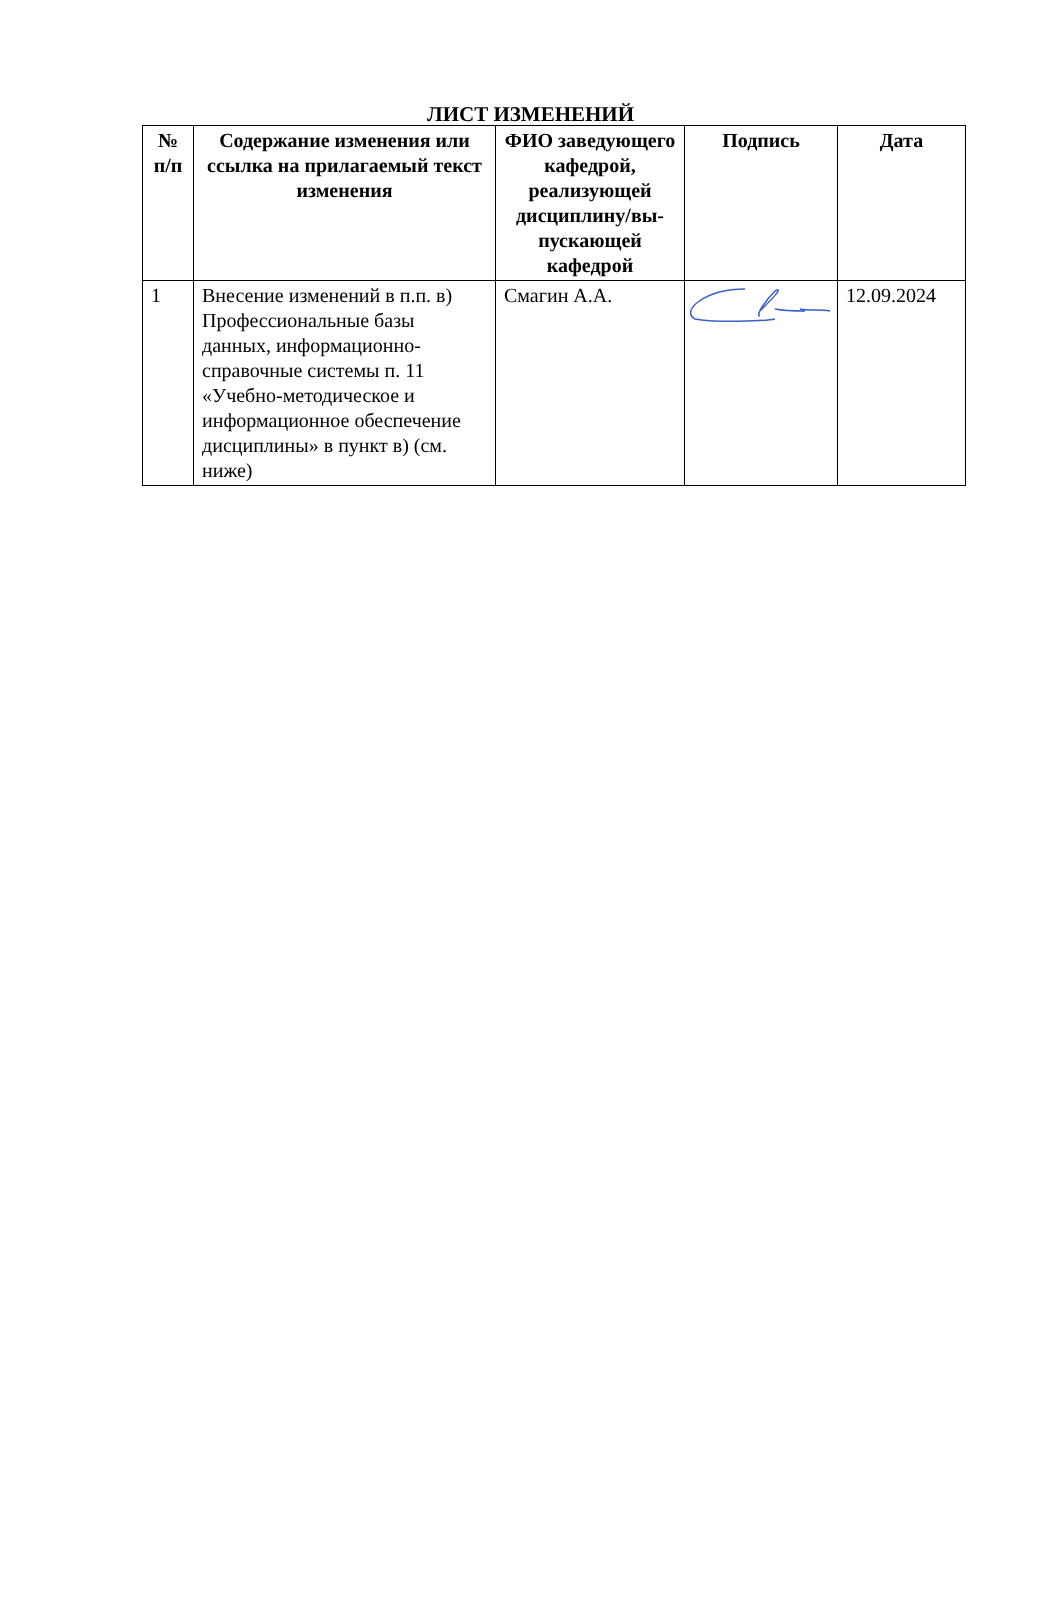ЛИСТ ИЗМЕНЕНИЙ
| № п/п | Содержание изменения или ссылка на прилагаемый текст изменения | ФИО заведующего кафедрой, реализующей дисциплину/вы-пускающей кафедрой | Подпись | Дата |
| --- | --- | --- | --- | --- |
| 1 | Внесение изменений в п.п. в) Профессиональные базы данных, информационно-справочные системы п. 11 «Учебно-методическое и информационное обеспечение дисциплины» в пункт в) (см. ниже) | Смагин А.А. | | 12.09.2024 |